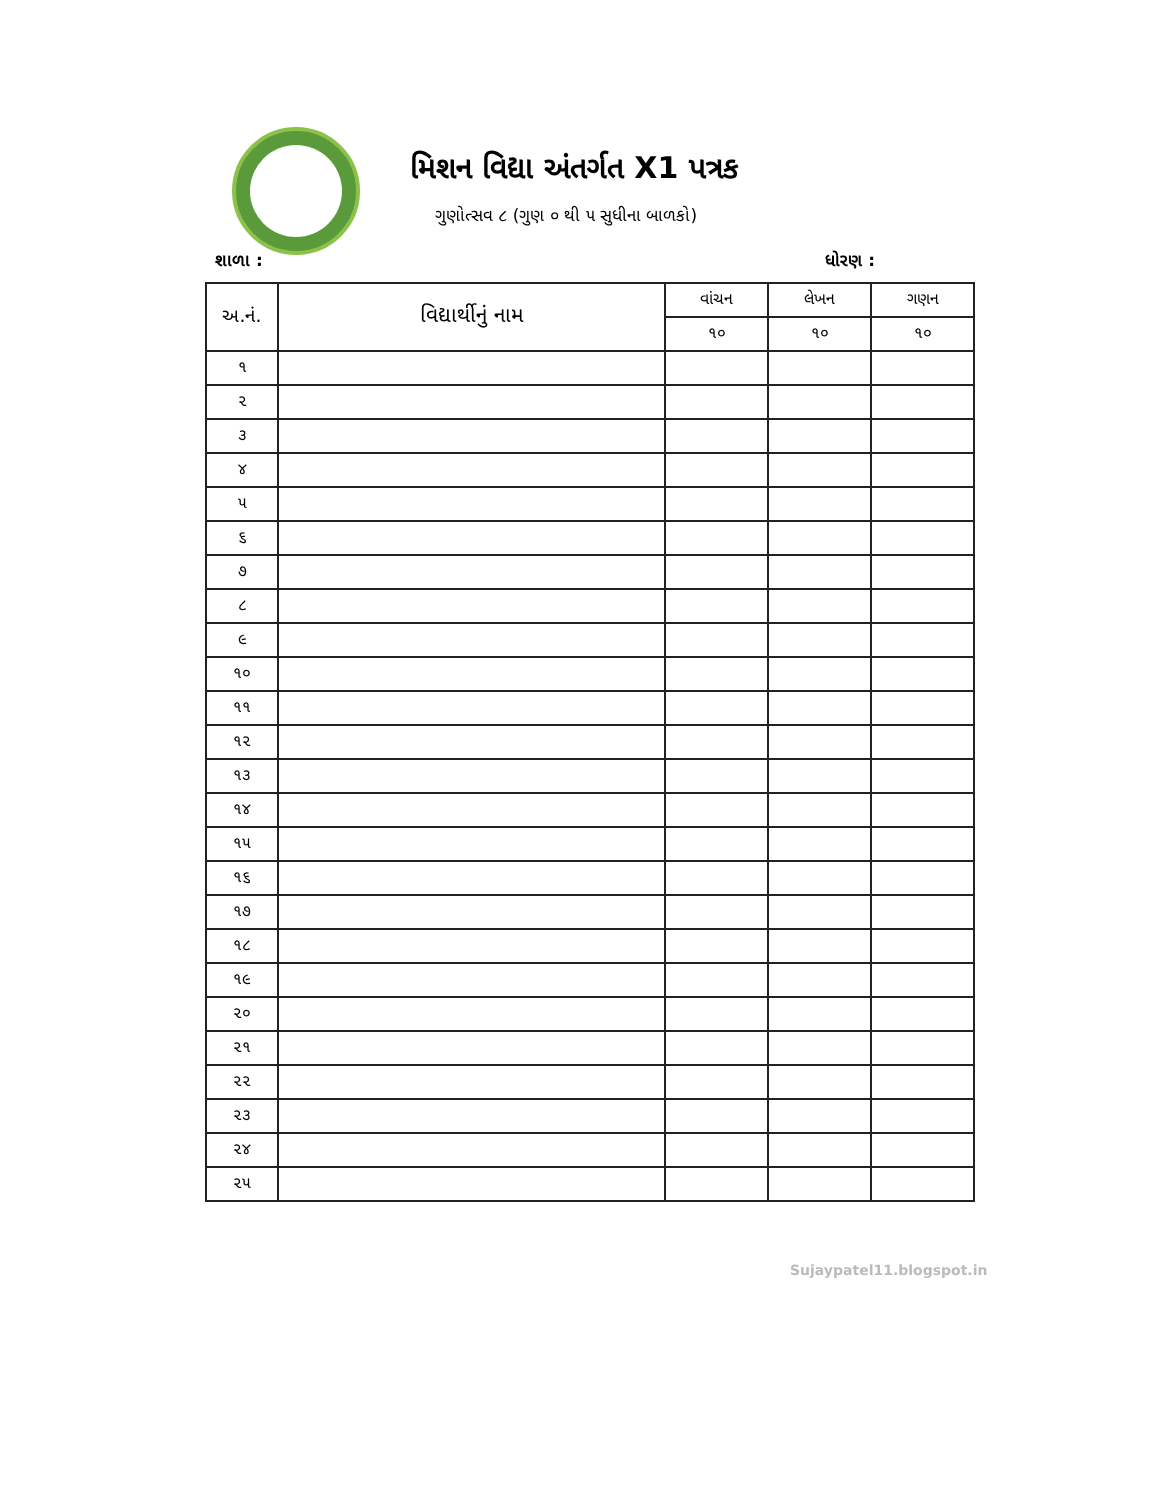મિશન વિદ્યા અંતર્ગત X1 પત્રક
ગુણોત્સવ ૮ (ગુણ ૦ થી ૫ સુધીના બાળકો)
શાળા : ધોરણ :
| અ.નં. | વિદ્યાર્થીનું નામ | વાંચન | લેખન | ગણન |
| --- | --- | --- | --- | --- |
| | | ૧૦ | ૧૦ | ૧૦ |
| ૧ | | | | |
| ૨ | | | | |
| ૩ | | | | |
| ૪ | | | | |
| ૫ | | | | |
| ૬ | | | | |
| ૭ | | | | |
| ૮ | | | | |
| ૯ | | | | |
| ૧૦ | | | | |
| ૧૧ | | | | |
| ૧૨ | | | | |
| ૧૩ | | | | |
| ૧૪ | | | | |
| ૧૫ | | | | |
| ૧૬ | | | | |
| ૧૭ | | | | |
| ૧૮ | | | | |
| ૧૯ | | | | |
| ૨૦ | | | | |
| ૨૧ | | | | |
| ૨૨ | | | | |
| ૨૩ | | | | |
| ૨૪ | | | | |
| ૨૫ | | | | |
Sujaypatel11.blogspot.in